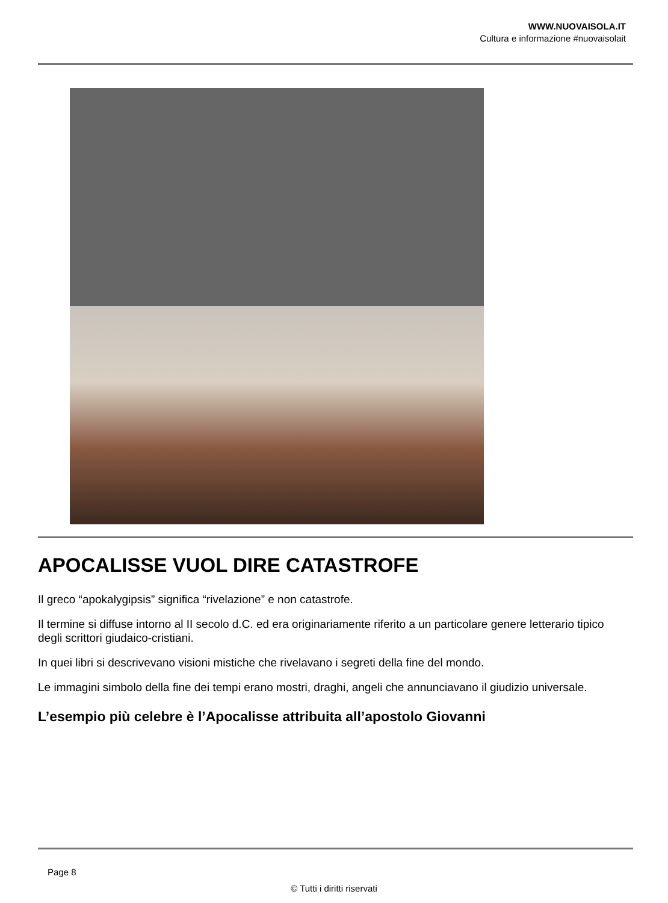WWW.NUOVAISOLA.IT
Cultura e informazione #nuovaisolait
APOCALISSE VUOL DIRE CATASTROFE
Il greco “apokalygipsis” significa “rivelazione” e non catastrofe.
Il termine si diffuse intorno al II secolo d.C. ed era originariamente riferito a un particolare genere letterario tipico degli scrittori giudaico-cristiani.
In quei libri si descrivevano visioni mistiche che rivelavano i segreti della fine del mondo.
Le immagini simbolo della fine dei tempi erano mostri, draghi, angeli che annunciavano il giudizio universale.
L’esempio più celebre è l’Apocalisse attribuita all’apostolo Giovanni
Page 8
© Tutti i diritti riservati